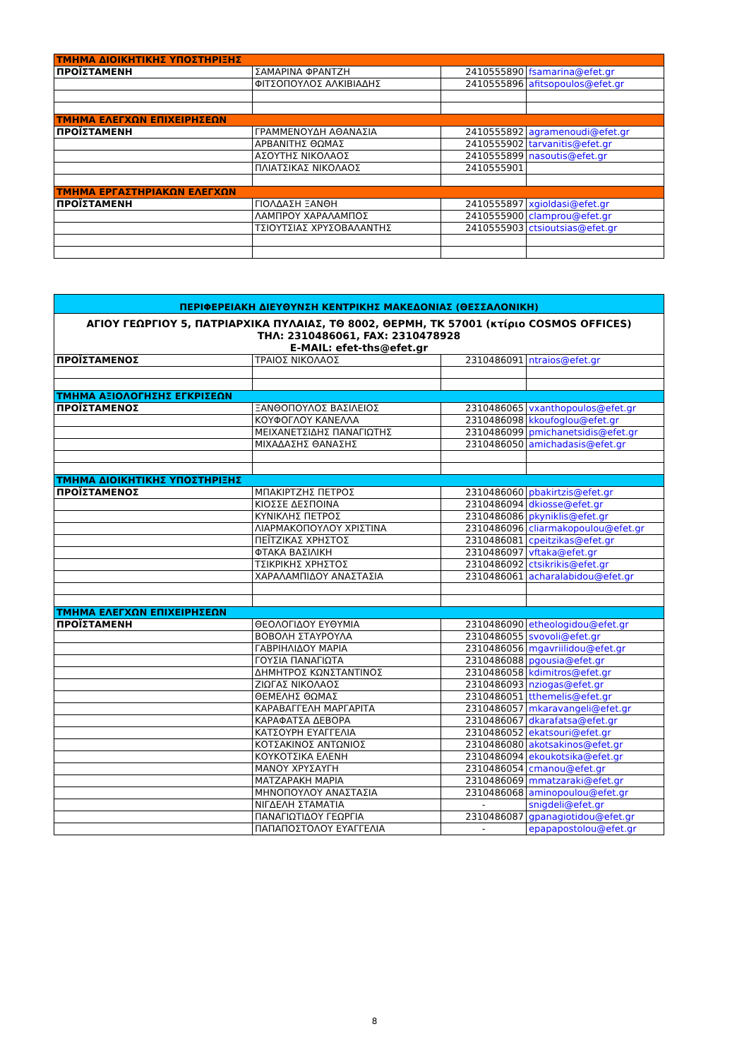| ΤΜΗΜΑ ΔΙΟΙΚΗΤΙΚΗΣ ΥΠΟΣΤΗΡΙΞΗΣ | | | |
| --- | --- | --- | --- |
| ΠΡΟΪΣΤΑΜΕΝΗ | ΣΑΜΑΡΙΝΑ ΦΡΑΝΤΖΗ | 2410555890 | fsamarina@efet.gr |
| | ΦΙΤΣΟΠΟΥΛΟΣ ΑΛΚΙΒΙΑΔΗΣ | 2410555896 | afitsopoulos@efet.gr |
| ΤΜΗΜΑ ΕΛΕΓΧΩΝ ΕΠΙΧΕΙΡΗΣΕΩΝ | | | |
| ΠΡΟΪΣΤΑΜΕΝΗ | ΓΡΑΜΜΕΝΟΥΔΗ ΑΘΑΝΑΣΙΑ | 2410555892 | agramenoudi@efet.gr |
| | ΑΡΒΑΝΙΤΗΣ ΘΩΜΑΣ | 2410555902 | tarvanitis@efet.gr |
| | ΑΣΟΥΤΗΣ ΝΙΚΟΛΑΟΣ | 2410555899 | nasoutis@efet.gr |
| | ΠΛΙΑΤΣΙΚΑΣ ΝΙΚΟΛΑΟΣ | 2410555901 | |
| ΤΜΗΜΑ ΕΡΓΑΣΤΗΡΙΑΚΩΝ ΕΛΕΓΧΩΝ | | | |
| ΠΡΟΪΣΤΑΜΕΝΗ | ΓΙΟΛΔΑΣΗ ΞΑΝΘΗ | 2410555897 | xgioldasi@efet.gr |
| | ΛΑΜΠΡΟΥ ΧΑΡΑΛΑΜΠΟΣ | 2410555900 | clamprou@efet.gr |
| | ΤΣΙΟΥΤΣΙΑΣ ΧΡΥΣΟΒΑΛΑΝΤΗΣ | 2410555903 | ctsioutsias@efet.gr |
| ΠΕΡΙΦΕΡΕΙΑΚΗ ΔΙΕΥΘΥΝΣΗ ΚΕΝΤΡΙΚΗΣ ΜΑΚΕΔΟΝΙΑΣ (ΘΕΣΣΑΛΟΝΙΚΗ) | | | |
| --- | --- | --- | --- |
| ΑΓΙΟΥ ΓΕΩΡΓΙΟΥ 5, ΠΑΤΡΙΑΡΧΙΚΑ ΠΥΛΑΙΑΣ, ΤΘ 8002, ΘΕΡΜΗ, ΤΚ 57001 (κτίριο COSMOS OFFICES) ΤΗΛ: 2310486061, FAX: 2310478928 E-MAIL: efet-ths@efet.gr | | | |
| ΠΡΟΪΣΤΑΜΕΝΟΣ | ΤΡΑΙΟΣ ΝΙΚΟΛΑΟΣ | 2310486091 | ntraios@efet.gr |
| ΤΜΗΜΑ ΑΞΙΟΛΟΓΗΣΗΣ ΕΓΚΡΙΣΕΩΝ | | | |
| ΠΡΟΪΣΤΑΜΕΝΟΣ | ΞΑΝΘΟΠΟΥΛΟΣ ΒΑΣΙΛΕΙΟΣ | 2310486065 | vxanthopoulos@efet.gr |
| | ΚΟΥΦΟΓΛΟΥ ΚΑΝΕΛΛΑ | 2310486098 | kkoufoglou@efet.gr |
| | ΜΕΙΧΑΝΕΤΣΙΔΗΣ ΠΑΝΑΓΙΩΤΗΣ | 2310486099 | pmichanetsidis@efet.gr |
| | ΜΙΧΑΔΑΣΗΣ ΘΑΝΑΣΗΣ | 2310486050 | amichadasis@efet.gr |
| ΤΜΗΜΑ ΔΙΟΙΚΗΤΙΚΗΣ ΥΠΟΣΤΗΡΙΞΗΣ | | | |
| ΠΡΟΪΣΤΑΜΕΝΟΣ | ΜΠΑΚΙΡΤΖΗΣ ΠΕΤΡΟΣ | 2310486060 | pbakirtzis@efet.gr |
| | ΚΙΟΣΣΕ ΔΕΣΠΟΙΝΑ | 2310486094 | dkiosse@efet.gr |
| | ΚΥΝΙΚΛΗΣ ΠΕΤΡΟΣ | 2310486086 | pkyniklis@efet.gr |
| | ΛΙΑΡΜΑΚΟΠΟΥΛΟΥ ΧΡΙΣΤΙΝΑ | 2310486096 | cliarmakopoulou@efet.gr |
| | ΠΕΪΤΖΙΚΑΣ ΧΡΗΣΤΟΣ | 2310486081 | cpeitzikas@efet.gr |
| | ΦΤΑΚΑ ΒΑΣΙΛΙΚΗ | 2310486097 | vftaka@efet.gr |
| | ΤΣΙΚΡΙΚΗΣ ΧΡΗΣΤΟΣ | 2310486092 | ctsikrikis@efet.gr |
| | ΧΑΡΑΛΑΜΠΙΔΟΥ ΑΝΑΣΤΑΣΙΑ | 2310486061 | acharalabidou@efet.gr |
| ΤΜΗΜΑ ΕΛΕΓΧΩΝ ΕΠΙΧΕΙΡΗΣΕΩΝ | | | |
| ΠΡΟΪΣΤΑΜΕΝΗ | ΘΕΟΛΟΓΙΔΟΥ ΕΥΘΥΜΙΑ | 2310486090 | etheologidou@efet.gr |
| | ΒΟΒΟΛΗ ΣΤΑΥΡΟΥΛΑ | 2310486055 | svovoli@efet.gr |
| | ΓΑΒΡΙΗΛΙΔΟΥ ΜΑΡΙΑ | 2310486056 | mgavriilidou@efet.gr |
| | ΓΟΥΣΙΑ ΠΑΝΑΓΙΩΤΑ | 2310486088 | pgousia@efet.gr |
| | ΔΗΜΗΤΡΟΣ ΚΩΝΣΤΑΝΤΙΝΟΣ | 2310486058 | kdimitros@efet.gr |
| | ΖΙΩΓΑΣ ΝΙΚΟΛΑΟΣ | 2310486093 | nziogas@efet.gr |
| | ΘΕΜΕΛΗΣ ΘΩΜΑΣ | 2310486051 | tthemelis@efet.gr |
| | ΚΑΡΑΒΑΓΓΕΛΗ ΜΑΡΓΑΡΙΤΑ | 2310486057 | mkaravangeli@efet.gr |
| | ΚΑΡΑΦΑΤΣΑ ΔΕΒΟΡΑ | 2310486067 | dkarafatsa@efet.gr |
| | ΚΑΤΣΟΥΡΗ ΕΥΑΓΓΕΛΙΑ | 2310486052 | ekatsouri@efet.gr |
| | ΚΟΤΣΑΚΙΝΟΣ ΑΝΤΩΝΙΟΣ | 2310486080 | akotsakinos@efet.gr |
| | ΚΟΥΚΟΤΣΙΚΑ ΕΛΕΝΗ | 2310486094 | ekoukotsika@efet.gr |
| | ΜΑΝΟΥ ΧΡΥΣΑΥΓΗ | 2310486054 | cmanou@efet.gr |
| | ΜΑΤΖΑΡΑΚΗ ΜΑΡΙΑ | 2310486069 | mmatzaraki@efet.gr |
| | ΜΗΝΟΠΟΥΛΟΥ ΑΝΑΣΤΑΣΙΑ | 2310486068 | aminopoulou@efet.gr |
| | ΝΙΓΔΕΛΗ ΣΤΑΜΑΤΙΑ | - | snigdeli@efet.gr |
| | ΠΑΝΑΓΙΩΤΙΔΟΥ ΓΕΩΡΓΙΑ | 2310486087 | gpanagiotidou@efet.gr |
| | ΠΑΠΑΠΟΣΤΟΛΟΥ ΕΥΑΓΓΕΛΙΑ | - | epapapostolou@efet.gr |
8